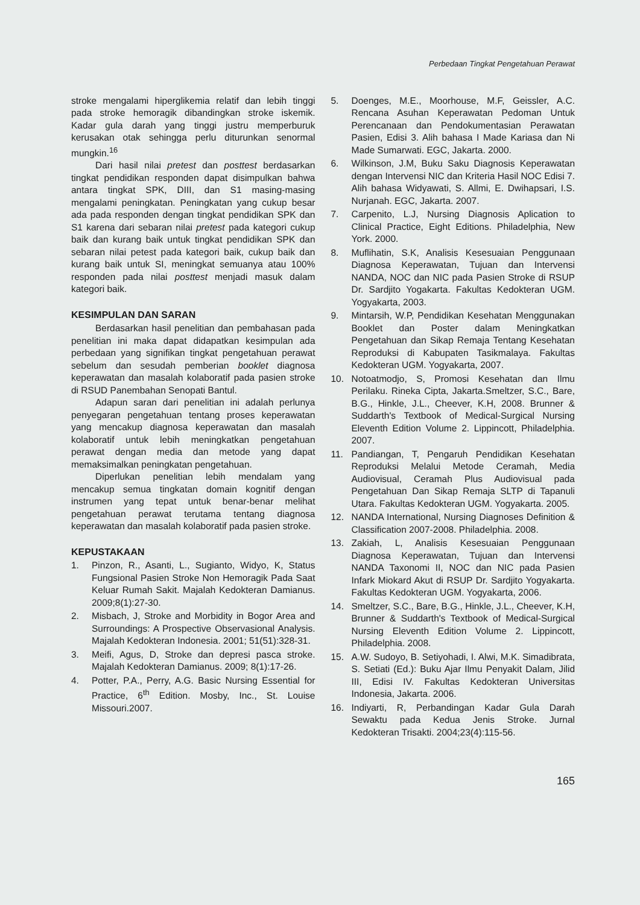Perbedaan Tingkat Pengetahuan Perawat
stroke mengalami hiperglikemia relatif dan lebih tinggi pada stroke hemoragik dibandingkan stroke iskemik. Kadar gula darah yang tinggi justru memperburuk kerusakan otak sehingga perlu diturunkan senormal mungkin.<sup>16</sup>
Dari hasil nilai pretest dan posttest berdasarkan tingkat pendidikan responden dapat disimpulkan bahwa antara tingkat SPK, DIII, dan S1 masing-masing mengalami peningkatan. Peningkatan yang cukup besar ada pada responden dengan tingkat pendidikan SPK dan S1 karena dari sebaran nilai pretest pada kategori cukup baik dan kurang baik untuk tingkat pendidikan SPK dan sebaran nilai petest pada kategori baik, cukup baik dan kurang baik untuk SI, meningkat semuanya atau 100% responden pada nilai posttest menjadi masuk dalam kategori baik.
KESIMPULAN DAN SARAN
Berdasarkan hasil penelitian dan pembahasan pada penelitian ini maka dapat didapatkan kesimpulan ada perbedaan yang signifikan tingkat pengetahuan perawat sebelum dan sesudah pemberian booklet diagnosa keperawatan dan masalah kolaboratif pada pasien stroke di RSUD Panembahan Senopati Bantul.
Adapun saran dari penelitian ini adalah perlunya penyegaran pengetahuan tentang proses keperawatan yang mencakup diagnosa keperawatan dan masalah kolaboratif untuk lebih meningkatkan pengetahuan perawat dengan media dan metode yang dapat memaksimalkan peningkatan pengetahuan.
Diperlukan penelitian lebih mendalam yang mencakup semua tingkatan domain kognitif dengan instrumen yang tepat untuk benar-benar melihat pengetahuan perawat terutama tentang diagnosa keperawatan dan masalah kolaboratif pada pasien stroke.
KEPUSTAKAAN
1. Pinzon, R., Asanti, L., Sugianto, Widyo, K, Status Fungsional Pasien Stroke Non Hemoragik Pada Saat Keluar Rumah Sakit. Majalah Kedokteran Damianus. 2009;8(1):27-30.
2. Misbach, J, Stroke and Morbidity in Bogor Area and Surroundings: A Prospective Observasional Analysis. Majalah Kedokteran Indonesia. 2001; 51(51):328-31.
3. Meifi, Agus, D, Stroke dan depresi pasca stroke. Majalah Kedokteran Damianus. 2009; 8(1):17-26.
4. Potter, P.A., Perry, A.G. Basic Nursing Essential for Practice, 6<sup>th</sup> Edition. Mosby, Inc., St. Louise Missouri.2007.
5. Doenges, M.E., Moorhouse, M.F, Geissler, A.C. Rencana Asuhan Keperawatan Pedoman Untuk Perencanaan dan Pendokumentasian Perawatan Pasien, Edisi 3. Alih bahasa I Made Kariasa dan Ni Made Sumarwati. EGC, Jakarta. 2000.
6. Wilkinson, J.M, Buku Saku Diagnosis Keperawatan dengan Intervensi NIC dan Kriteria Hasil NOC Edisi 7. Alih bahasa Widyawati, S. Allmi, E. Dwihapsari, I.S. Nurjanah. EGC, Jakarta. 2007.
7. Carpenito, L.J, Nursing Diagnosis Aplication to Clinical Practice, Eight Editions. Philadelphia, New York. 2000.
8. Muflihatin, S.K, Analisis Kesesuaian Penggunaan Diagnosa Keperawatan, Tujuan dan Intervensi NANDA, NOC dan NIC pada Pasien Stroke di RSUP Dr. Sardjito Yogakarta. Fakultas Kedokteran UGM. Yogyakarta, 2003.
9. Mintarsih, W.P, Pendidikan Kesehatan Menggunakan Booklet dan Poster dalam Meningkatkan Pengetahuan dan Sikap Remaja Tentang Kesehatan Reproduksi di Kabupaten Tasikmalaya. Fakultas Kedokteran UGM. Yogyakarta, 2007.
10. Notoatmodjo, S, Promosi Kesehatan dan Ilmu Perilaku. Rineka Cipta, Jakarta.Smeltzer, S.C., Bare, B.G., Hinkle, J.L., Cheever, K.H, 2008. Brunner & Suddarth's Textbook of Medical-Surgical Nursing Eleventh Edition Volume 2. Lippincott, Philadelphia. 2007.
11. Pandiangan, T, Pengaruh Pendidikan Kesehatan Reproduksi Melalui Metode Ceramah, Media Audiovisual, Ceramah Plus Audiovisual pada Pengetahuan Dan Sikap Remaja SLTP di Tapanuli Utara. Fakultas Kedokteran UGM. Yogyakarta. 2005.
12. NANDA International, Nursing Diagnoses Definition & Classification 2007-2008. Philadelphia. 2008.
13. Zakiah, L, Analisis Kesesuaian Penggunaan Diagnosa Keperawatan, Tujuan dan Intervensi NANDA Taxonomi II, NOC dan NIC pada Pasien Infark Miokard Akut di RSUP Dr. Sardjito Yogyakarta. Fakultas Kedokteran UGM. Yogyakarta, 2006.
14. Smeltzer, S.C., Bare, B.G., Hinkle, J.L., Cheever, K.H, Brunner & Suddarth's Textbook of Medical-Surgical Nursing Eleventh Edition Volume 2. Lippincott, Philadelphia. 2008.
15. A.W. Sudoyo, B. Setiyohadi, I. Alwi, M.K. Simadibrata, S. Setiati (Ed.): Buku Ajar Ilmu Penyakit Dalam, Jilid III, Edisi IV. Fakultas Kedokteran Universitas Indonesia, Jakarta. 2006.
16. Indiyarti, R, Perbandingan Kadar Gula Darah Sewaktu pada Kedua Jenis Stroke. Jurnal Kedokteran Trisakti. 2004;23(4):115-56.
165